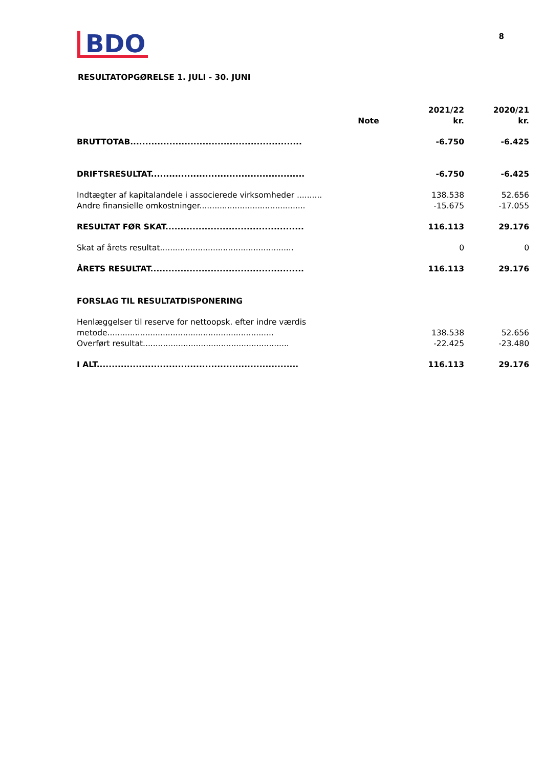BDO
8
RESULTATOPGØRELSE 1. JULI - 30. JUNI
| | Note | 2021/22 kr. | 2020/21 kr. |
| --- | --- | --- | --- |
| BRUTTOTAB......................................................... | | -6.750 | -6.425 |
| DRIFTSRESULTAT................................................... | | -6.750 | -6.425 |
| Indtægter af kapitalandele i associerede virksomheder .......... | | 138.538 | 52.656 |
| Andre finansielle omkostninger.......................................... | | -15.675 | -17.055 |
| RESULTAT FØR SKAT.............................................. | | 116.113 | 29.176 |
| Skat af årets resultat..................................................... | | 0 | 0 |
| ÅRETS RESULTAT................................................... | | 116.113 | 29.176 |
| FORSLAG TIL RESULTATDISPONERING | | | |
| Henlæggelser til reserve for nettoopsk. efter indre værdis metode.................................................................. | | 138.538 | 52.656 |
| Overført resultat.......................................................... | | -22.425 | -23.480 |
| I ALT................................................................... | | 116.113 | 29.176 |